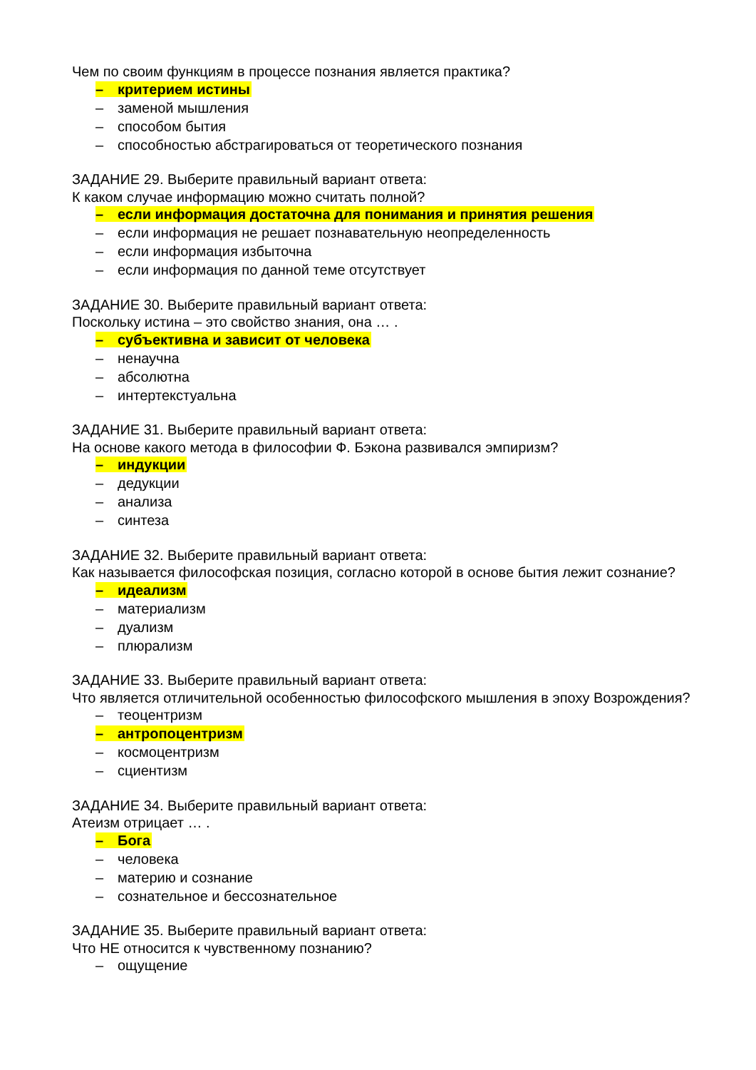Чем по своим функциям в процессе познания является практика?
– критерием истины
– заменой мышления
– способом бытия
– способностью абстрагироваться от теоретического познания
ЗАДАНИЕ 29. Выберите правильный вариант ответа:
К каком случае информацию можно считать полной?
– если информация достаточна для понимания и принятия решения
– если информация не решает познавательную неопределенность
– если информация избыточна
– если информация по данной теме отсутствует
ЗАДАНИЕ 30. Выберите правильный вариант ответа:
Поскольку истина – это свойство знания, она … .
– субъективна и зависит от человека
– ненаучна
– абсолютна
– интертекстуальна
ЗАДАНИЕ 31. Выберите правильный вариант ответа:
На основе какого метода в философии Ф. Бэкона развивался эмпиризм?
– индукции
– дедукции
– анализа
– синтеза
ЗАДАНИЕ 32. Выберите правильный вариант ответа:
Как называется философская позиция, согласно которой в основе бытия лежит сознание?
– идеализм
– материализм
– дуализм
– плюрализм
ЗАДАНИЕ 33. Выберите правильный вариант ответа:
Что является отличительной особенностью философского мышления в эпоху Возрождения?
– теоцентризм
– антропоцентризм
– космоцентризм
– сциентизм
ЗАДАНИЕ 34. Выберите правильный вариант ответа:
Атеизм отрицает … .
– Бога
– человека
– материю и сознание
– сознательное и бессознательное
ЗАДАНИЕ 35. Выберите правильный вариант ответа:
Что НЕ относится к чувственному познанию?
– ощущение